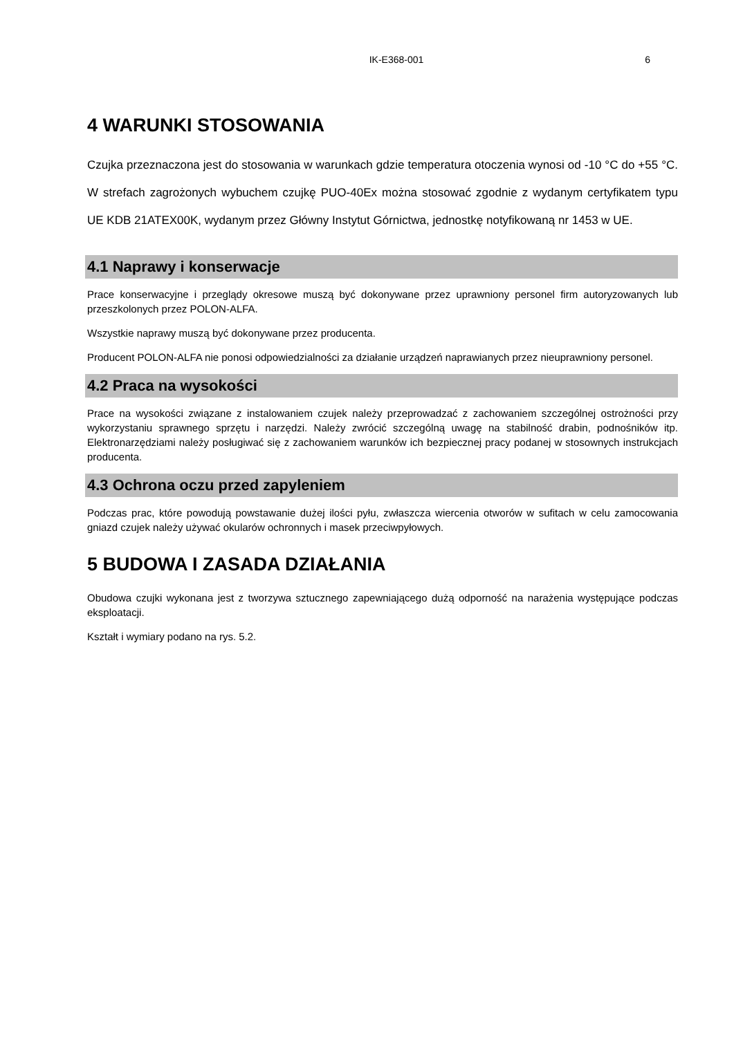IK-E368-001 6
4 WARUNKI STOSOWANIA
Czujka przeznaczona jest do stosowania w warunkach gdzie temperatura otoczenia wynosi od -10 °C do +55 °C. W strefach zagrożonych wybuchem czujkę PUO-40Ex można stosować zgodnie z wydanym certyfikatem typu UE KDB 21ATEX00K, wydanym przez Główny Instytut Górnictwa, jednostkę notyfikowaną nr 1453 w UE.
4.1 Naprawy i konserwacje
Prace konserwacyjne i przeglądy okresowe muszą być dokonywane przez uprawniony personel firm autoryzowanych lub przeszkolonych przez POLON-ALFA.
Wszystkie naprawy muszą być dokonywane przez producenta.
Producent POLON-ALFA nie ponosi odpowiedzialności za działanie urządzeń naprawianych przez nieuprawniony personel.
4.2 Praca na wysokości
Prace na wysokości związane z instalowaniem czujek należy przeprowadzać z zachowaniem szczególnej ostrożności przy wykorzystaniu sprawnego sprzętu i narzędzi. Należy zwrócić szczególną uwagę na stabilność drabin, podnośników itp. Elektronarzędziami należy posługiwać się z zachowaniem warunków ich bezpiecznej pracy podanej w stosownych instrukcjach producenta.
4.3 Ochrona oczu przed zapyleniem
Podczas prac, które powodują powstawanie dużej ilości pyłu, zwłaszcza wiercenia otworów w sufitach w celu zamocowania gniazd czujek należy używać okularów ochronnych i masek przeciwpyłowych.
5 BUDOWA I ZASADA DZIAŁANIA
Obudowa czujki wykonana jest z tworzywa sztucznego zapewniającego dużą odporność na narażenia występujące podczas eksploatacji.
Kształt i wymiary podano na rys. 5.2.